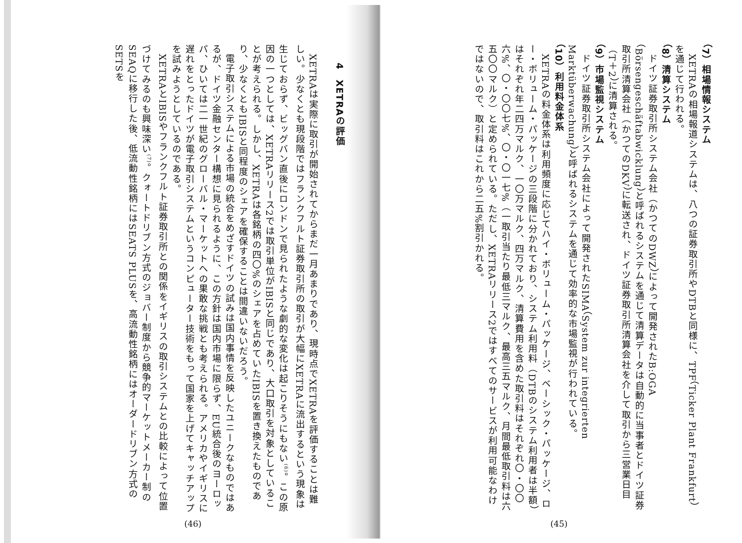（7）相場情報システム
XETRAの相場報道システムは、八つの証券取引所やDTBと同様に、TPF（Ticker Plant Frankfurt）を通じて行われる。
（8）清算システム
ドイツ証券取引所システム会社（かつてのDWZ）によって開発されたB:OGA（Börsengeschäftabwicklung）と呼ばれるシステムを通じて清算データは自動的に当事者とドイツ証券取引所清算会社（かつてのDKV）に転送され、ドイツ証券取引所清算会社を介して取引から三営業日目（T＋2）に清算される。
（9）市場監視システム
ドイツ証券取引所システム会社によって開発されたSIMA（System zur integrierten Marktüberwachung）と呼ばれるシステムを通じて効率的な市場監視が行われている。
（10）利用料金体系
XETRAの料金体系は利用頻度に応じてハイ・ボリューム・パッケージ、ベーシック・パッケージ、ロー・ボリューム・パッケージの三段階に分かれており、システム利用料（DTBのシステム利用者は半額）はそれぞれ年二四万マルク、一〇万マルク、四万マルク、清算費用を含めた取引料はそれぞれ〇・〇〇六%、〇・〇〇七%、〇・〇一七%（一取引当たり最低三マルク、最高三五マルク、月間最低取引料は六五〇〇マルク）と定められている。ただし、XETRAリリース2ではすべてのサービスが利用可能なわけではないので、取引料はこれから二五%割引かれる。
(45)
4　XETRAの評価
XETRAは実際に取引が開始されてからまだ一月あまりであり、現時点でXETRAを評価することは難しい。少なくとも現段階ではフランクフルト証券取引所の取引が大幅にXETRAに流出するという現象は生じておらず、ビッグバン直後にロンドンで見られたような劇的な変化は起こりそうにもない<sup>(6)</sup>。この原因の一つとしては、XETRAリリース2では取引単位がIBISと同じであり、大口取引を対象としていることが考えられる。しかし、XETRAは各銘柄の四〇%のシェアを占めていたIBISを置き換えたものであり、少なくともIBISと同程度のシェアを確保することは間違いないだろう。
電子取引システムによる市場の統合をめざすドイツの試みは国内事情を反映したユニークなものではあるが、ドイツ金融センター構想に見られるように、この方針は国内市場に限らず、EU統合後のヨーロッパ、ひいては二一世紀のグローバル・マーケットへの果敢な挑戦とも考えられる。アメリカやイギリスに遅れをとったドイツが電子取引システムというコンピューター技術をもって国家を上げてキャッチアップを試みようとしているのである。
XETRAとIBISやフランクフルト証券取引所との関係をイギリスの取引システムとの比較によって位置づけてみるのも興味深い<sup>(7)</sup>。クォートドリブン方式のジョバー制度から競争的マーケットメーカー制のSEAQに移行した後、低流動性銘柄にはSEATS PLUSを、高流動性銘柄にはオーダードリブン方式のSETSを
(46)